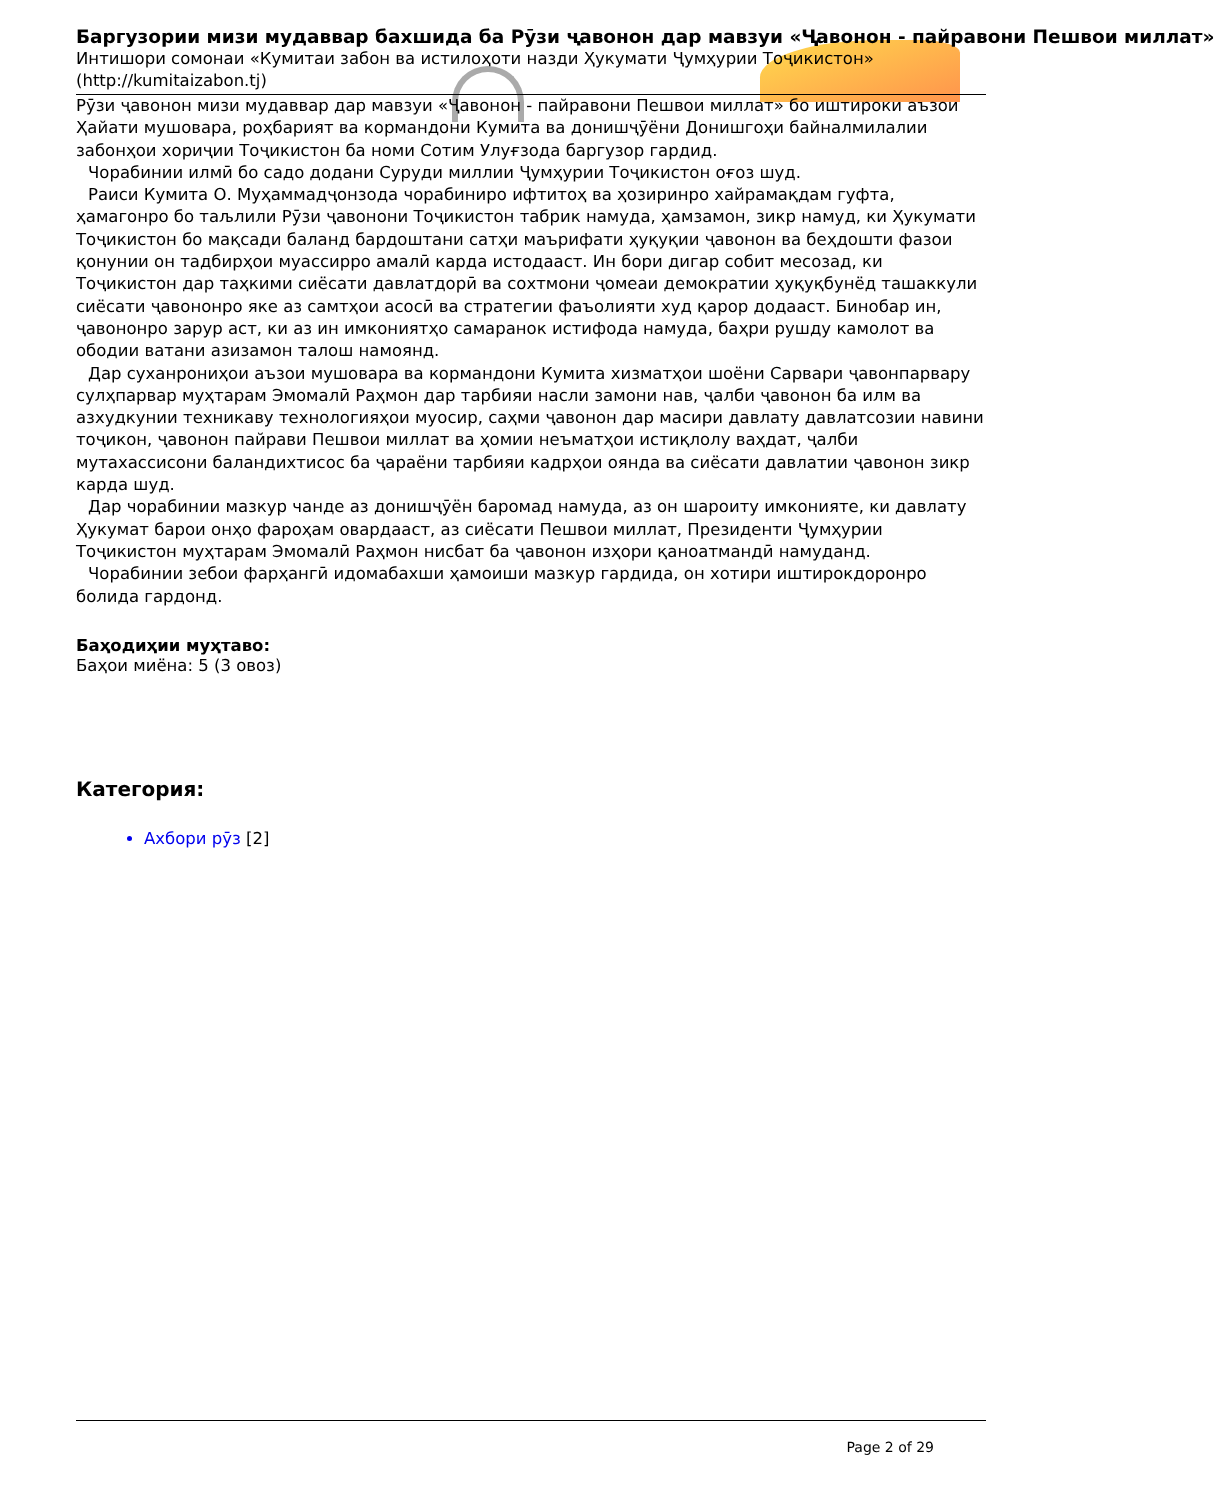Баргузории мизи мудаввар бахшида ба Рӯзи ҷавонон дар мавзуи «Ҷавонон - пайравони Пешвои миллат»
Интишори сомонаи «Кумитаи забон ва истилоҳоти назди Ҳукумати Ҷумҳурии Тоҷикистон» (http://kumitaizabon.tj)
Рӯзи ҷавонон мизи мудаввар дар мавзуи «Ҷавонон - пайравони Пешвои миллат» бо иштироки аъзои Ҳайати мушовара, роҳбарият ва кормандони Кумита ва донишҷӯёни Донишгоҳи байналмилалии забонҳои хориҷии Тоҷикистон ба номи Сотим Улуғзода баргузор гардид.
Чорабинии илмӣ бо садо додани Суруди миллии Ҷумҳурии Тоҷикистон оғоз шуд.
Раиси Кумита О. Муҳаммадҷонзода чорабиниро ифтитоҳ ва ҳозиринро хайрамақдам гуфта, ҳамагонро бо таљлили Рӯзи ҷавонони Тоҷикистон табрик намуда, ҳамзамон, зикр намуд, ки Ҳукумати Тоҷикистон бо мақсади баланд бардоштани сатҳи маърифати ҳуқуқии ҷавонон ва беҳдошти фазои қонунии он тадбирҳои муассирро амалӣ карда истодааст. Ин бори дигар собит месозад, ки Тоҷикистон дар таҳкими сиёсати давлатдорӣ ва сохтмони ҷомеаи демократии ҳуқуқбунёд ташаккули сиёсати ҷавононро яке аз самтҳои асосӣ ва стратегии фаъолияти худ қарор додааст. Бинобар ин, ҷавононро зарур аст, ки аз ин имкониятҳо самаранок истифода намуда, баҳри рушду камолот ва ободии ватани азизамон талош намоянд.
Дар суханрониҳои аъзои мушовара ва кормандони Кумита хизматҳои шоёни Сарвари ҷавонпарвару сулҳпарвар муҳтарам Эмомалӣ Раҳмон дар тарбияи насли замони нав, ҷалби ҷавонон ба илм ва азхудкунии техникаву технологияҳои муосир, саҳми ҷавонон дар масири давлату давлатсозии навини тоҷикон, ҷавонон пайрави Пешвои миллат ва ҳомии неъматҳои истиқлолу ваҳдат, ҷалби мутахассисони баландихтисос ба ҷараёни тарбияи кадрҳои оянда ва сиёсати давлатии ҷавонон зикр карда шуд.
Дар чорабинии мазкур чанде аз донишҷӯён баромад намуда, аз он шароиту имконияте, ки давлату Ҳукумат барои онҳо фароҳам овардааст, аз сиёсати Пешвои миллат, Президенти Ҷумҳурии Тоҷикистон муҳтарам Эмомалӣ Раҳмон нисбат ба ҷавонон изҳори қаноатмандӣ намуданд.
Чорабинии зебои фарҳангӣ идомабахши ҳамоиши мазкур гардида, он хотири иштирокдоронро болида гардонд.
Баҳодиҳии муҳтаво:
Баҳои миёна: 5 (3 овоз)
Категория:
Ахбори рӯз [2]
Page 2 of 29